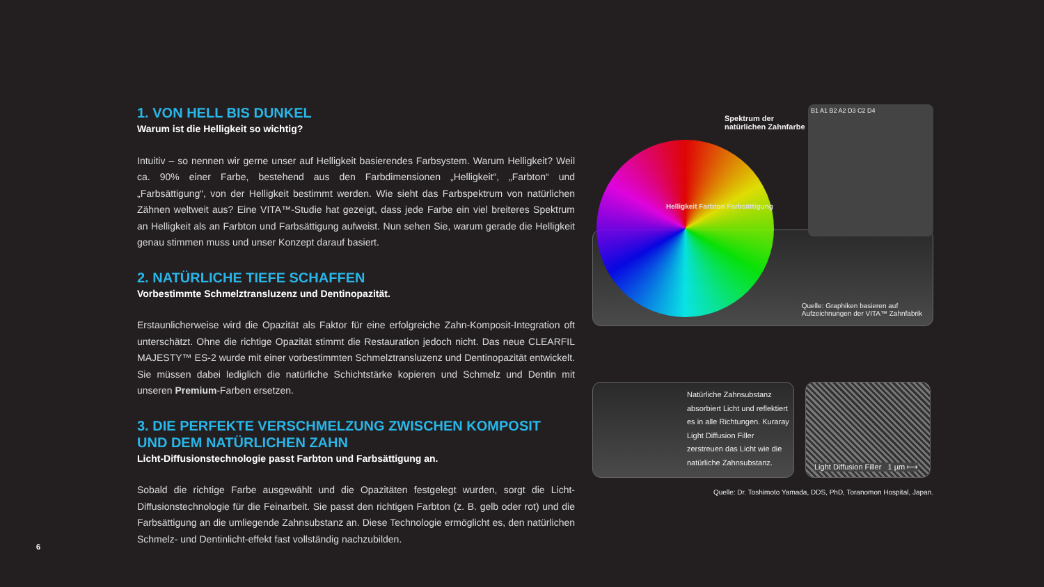6
1. VON HELL BIS DUNKEL
Warum ist die Helligkeit so wichtig?
Intuitiv – so nennen wir gerne unser auf Helligkeit basierendes Farbsystem. Warum Helligkeit? Weil ca. 90% einer Farbe, bestehend aus den Farbdimensionen „Helligkeit“, „Farbton“ und „Farbsättigung“, von der Helligkeit bestimmt werden. Wie sieht das Farbspektrum von natürlichen Zähnen weltweit aus? Eine VITA™-Studie hat gezeigt, dass jede Farbe ein viel breiteres Spektrum an Helligkeit als an Farbton und Farbsättigung aufweist. Nun sehen Sie, warum gerade die Helligkeit genau stimmen muss und unser Konzept darauf basiert.
2. NATÜRLICHE TIEFE SCHAFFEN
Vorbestimmte Schmelztransluzenz und Dentinopazität.
Erstaunlicherweise wird die Opazität als Faktor für eine erfolgreiche Zahn-Komposit-Integration oft unterschätzt. Ohne die richtige Opazität stimmt die Restauration jedoch nicht. Das neue CLEARFIL MAJESTY™ ES-2 wurde mit einer vorbestimmten Schmelztransluzenz und Dentinopazität entwickelt. Sie müssen dabei lediglich die natürliche Schichtstärke kopieren und Schmelz und Dentin mit unseren Premium-Farben ersetzen.
3. DIE PERFEKTE VERSCHMELZUNG ZWISCHEN KOMPOSIT
UND DEM NATÜRLICHEN ZAHN
Licht-Diffusionstechnologie passt Farbton und Farbsättigung an.
Sobald die richtige Farbe ausgewählt und die Opazitäten festgelegt wurden, sorgt die Licht-Diffusionstechnologie für die Feinarbeit. Sie passt den richtigen Farbton (z. B. gelb oder rot) und die Farbsättigung an die umliegende Zahnsubstanz an. Diese Technologie ermöglicht es, den natürlichen Schmelz- und Dentinlicht-effekt fast vollständig nachzubilden.
Spektrum der
natürlichen Zahnfarbe
B1 A1 B2 A2 D3 C2 D4
Helligkeit Farbton Farbsättigung
Quelle: Graphiken basieren auf
Aufzeichnungen der VITA™ Zahnfabrik
Natürliche Zahnsubstanz absorbiert Licht und reflektiert es in alle Richtungen. Kuraray Light Diffusion Filler zerstreuen das Licht wie die natürliche Zahnsubstanz.
Light Diffusion Filler 1 µm ⟼
Quelle: Dr. Toshimoto Yamada, DDS, PhD, Toranomon Hospital, Japan.